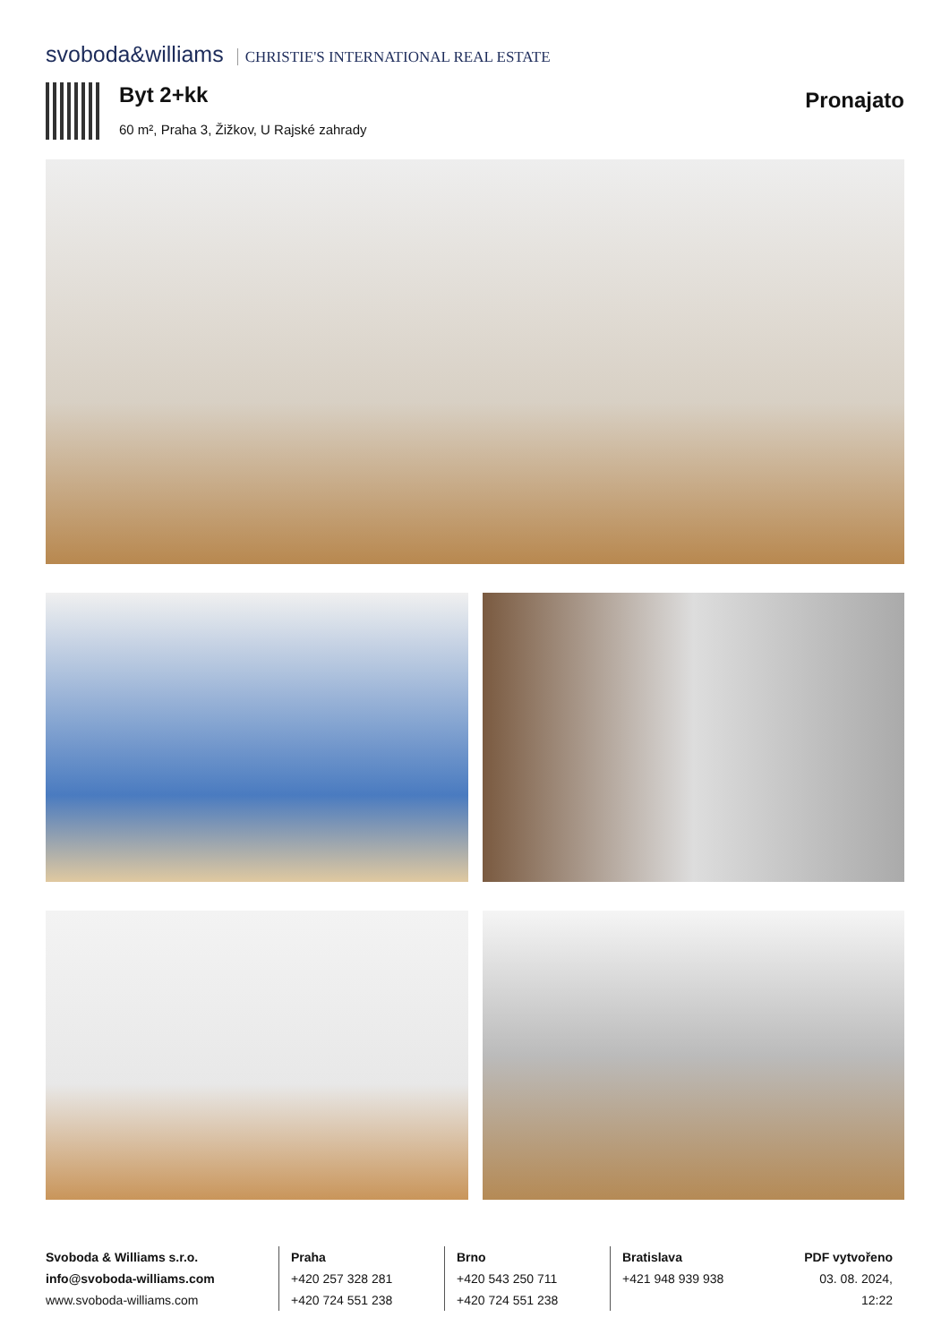svoboda&williams CHRISTIE'S INTERNATIONAL REAL ESTATE
Byt 2+kk
60 m², Praha 3, Žižkov, U Rajské zahrady
Pronajato
Svoboda & Williams s.r.o.
info@svoboda-williams.com
www.svoboda-williams.com
Praha
+420 257 328 281
+420 724 551 238
Brno
+420 543 250 711
+420 724 551 238
Bratislava
+421 948 939 938
PDF vytvořeno
03. 08. 2024, 12:22